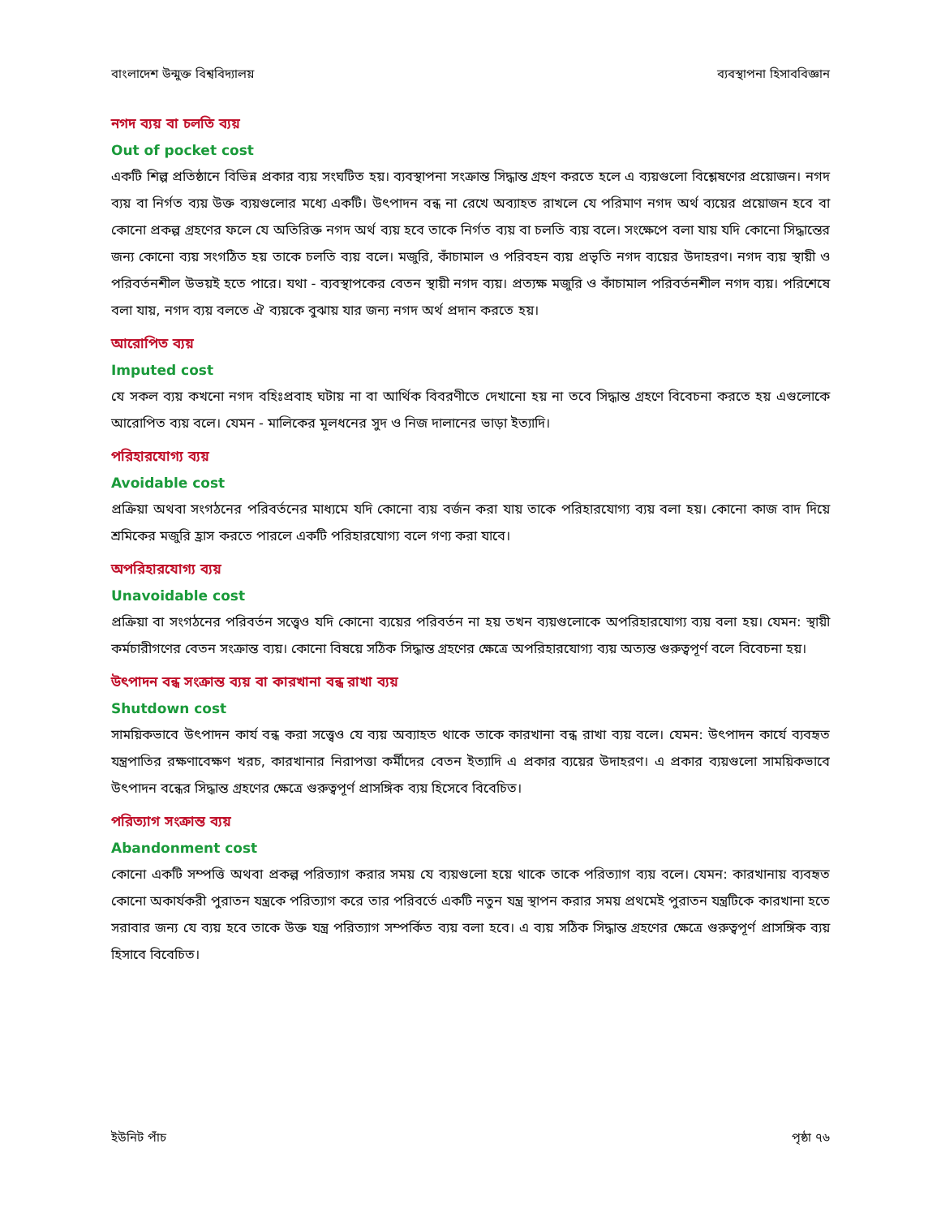বাংলাদেশ উন্মুক্ত বিশ্ববিদ্যালয় ব্যবস্থাপনা হিসাববিজ্ঞান
নগদ ব্যয় বা চলতি ব্যয়
Out of pocket cost
একটি শিল্প প্রতিষ্ঠানে বিভিন্ন প্রকার ব্যয় সংঘটিত হয়। ব্যবস্থাপনা সংক্রান্ত সিদ্ধান্ত গ্রহণ করতে হলে এ ব্যয়গুলো বিশ্লেষণের প্রয়োজন। নগদ ব্যয় বা নির্গত ব্যয় উক্ত ব্যয়গুলোর মধ্যে একটি। উৎপাদন বন্ধ না রেখে অব্যাহত রাখলে যে পরিমাণ নগদ অর্থ ব্যয়ের প্রয়োজন হবে বা কোনো প্রকল্প গ্রহণের ফলে যে অতিরিক্ত নগদ অর্থ ব্যয় হবে তাকে নির্গত ব্যয় বা চলতি ব্যয় বলে। সংক্ষেপে বলা যায় যদি কোনো সিদ্ধান্তের জন্য কোনো ব্যয় সংগঠিত হয় তাকে চলতি ব্যয় বলে। মজুরি, কাঁচামাল ও পরিবহন ব্যয় প্রভৃতি নগদ ব্যয়ের উদাহরণ। নগদ ব্যয় স্থায়ী ও পরিবর্তনশীল উভয়ই হতে পারে। যথা - ব্যবস্থাপকের বেতন স্থায়ী নগদ ব্যয়। প্রত্যক্ষ মজুরি ও কাঁচামাল পরিবর্তনশীল নগদ ব্যয়। পরিশেষে বলা যায়, নগদ ব্যয় বলতে ঐ ব্যয়কে বুঝায় যার জন্য নগদ অর্থ প্রদান করতে হয়।
আরোপিত ব্যয়
Imputed cost
যে সকল ব্যয় কখনো নগদ বহিঃপ্রবাহ ঘটায় না বা আর্থিক বিবরণীতে দেখানো হয় না তবে সিদ্ধান্ত গ্রহণে বিবেচনা করতে হয় এগুলোকে আরোপিত ব্যয় বলে। যেমন - মালিকের মূলধনের সুদ ও নিজ দালানের ভাড়া ইত্যাদি।
পরিহারযোগ্য ব্যয়
Avoidable cost
প্রক্রিয়া অথবা সংগঠনের পরিবর্তনের মাধ্যমে যদি কোনো ব্যয় বর্জন করা যায় তাকে পরিহারযোগ্য ব্যয় বলা হয়। কোনো কাজ বাদ দিয়ে শ্রমিকের মজুরি হ্রাস করতে পারলে একটি পরিহারযোগ্য বলে গণ্য করা যাবে।
অপরিহারযোগ্য ব্যয়
Unavoidable cost
প্রক্রিয়া বা সংগঠনের পরিবর্তন সত্ত্বেও যদি কোনো ব্যয়ের পরিবর্তন না হয় তখন ব্যয়গুলোকে অপরিহারযোগ্য ব্যয় বলা হয়। যেমন: স্থায়ী কর্মচারীগণের বেতন সংক্রান্ত ব্যয়। কোনো বিষয়ে সঠিক সিদ্ধান্ত গ্রহণের ক্ষেত্রে অপরিহারযোগ্য ব্যয় অত্যন্ত গুরুত্বপূর্ণ বলে বিবেচনা হয়।
উৎপাদন বন্ধ সংক্রান্ত ব্যয় বা কারখানা বন্ধ রাখা ব্যয়
Shutdown cost
সাময়িকভাবে উৎপাদন কার্য বন্ধ করা সত্ত্বেও যে ব্যয় অব্যাহত থাকে তাকে কারখানা বন্ধ রাখা ব্যয় বলে। যেমন: উৎপাদন কার্যে ব্যবহৃত যন্ত্রপাতির রক্ষণাবেক্ষণ খরচ, কারখানার নিরাপত্তা কর্মীদের বেতন ইত্যাদি এ প্রকার ব্যয়ের উদাহরণ। এ প্রকার ব্যয়গুলো সাময়িকভাবে উৎপাদন বন্ধের সিদ্ধান্ত গ্রহণের ক্ষেত্রে গুরুত্বপূর্ণ প্রাসঙ্গিক ব্যয় হিসেবে বিবেচিত।
পরিত্যাগ সংক্রান্ত ব্যয়
Abandonment cost
কোনো একটি সম্পত্তি অথবা প্রকল্প পরিত্যাগ করার সময় যে ব্যয়গুলো হয়ে থাকে তাকে পরিত্যাগ ব্যয় বলে। যেমন: কারখানায় ব্যবহৃত কোনো অকার্যকরী পুরাতন যন্ত্রকে পরিত্যাগ করে তার পরিবর্তে একটি নতুন যন্ত্র স্থাপন করার সময় প্রথমেই পুরাতন যন্ত্রটিকে কারখানা হতে সরাবার জন্য যে ব্যয় হবে তাকে উক্ত যন্ত্র পরিত্যাগ সম্পর্কিত ব্যয় বলা হবে। এ ব্যয় সঠিক সিদ্ধান্ত গ্রহণের ক্ষেত্রে গুরুত্বপূর্ণ প্রাসঙ্গিক ব্যয় হিসাবে বিবেচিত।
ইউনিট পাঁচ পৃষ্ঠা ৭৬